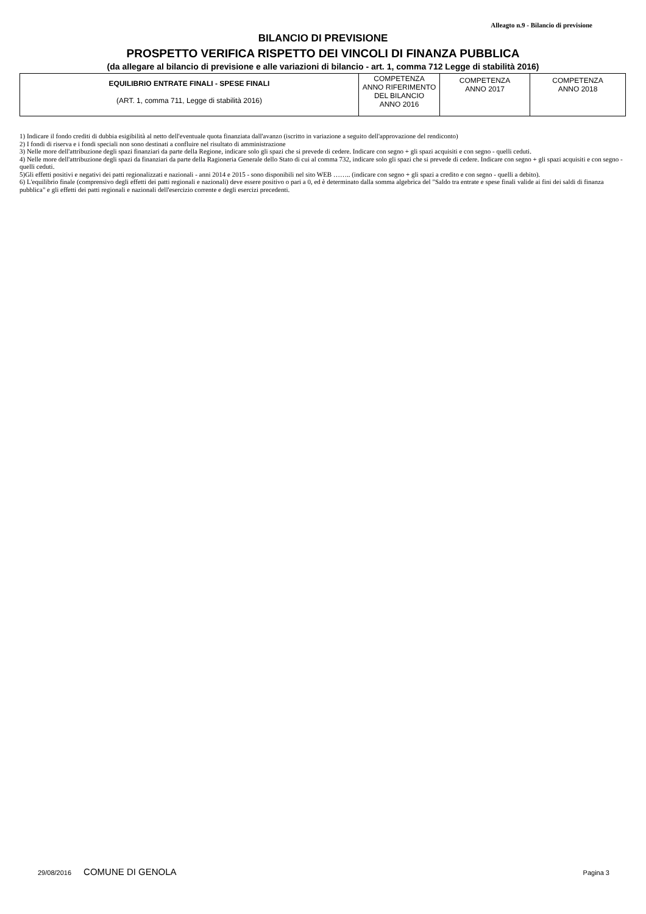Alleagto n.9 - Bilancio di previsione
BILANCIO DI PREVISIONE
PROSPETTO VERIFICA RISPETTO DEI VINCOLI DI FINANZA PUBBLICA
(da allegare al bilancio di previsione e alle variazioni di bilancio - art. 1, comma 712 Legge di stabilità 2016)
| EQUILIBRIO ENTRATE FINALI - SPESE FINALI (ART. 1, comma 711, Legge di stabilità 2016) | COMPETENZA ANNO RIFERIMENTO DEL BILANCIO ANNO 2016 | COMPETENZA ANNO 2017 | COMPETENZA ANNO 2018 |
1) Indicare il fondo crediti di dubbia esigibilità al netto dell'eventuale quota finanziata dall'avanzo (iscritto in variazione a seguito dell'approvazione del rendiconto)
2) I fondi di riserva e i fondi speciali non sono destinati a confluire nel risultato di amministrazione
3) Nelle more dell'attribuzione degli spazi finanziari da parte della Regione, indicare solo gli spazi che si prevede di cedere. Indicare con segno + gli spazi acquisiti e con segno - quelli ceduti.
4) Nelle more dell'attribuzione degli spazi da finanziari da parte della Ragioneria Generale dello Stato di cui al comma 732, indicare solo gli spazi che si prevede di cedere. Indicare con segno + gli spazi acquisiti e con segno - quelli ceduti.
5)Gli effetti positivi e negativi dei patti regionalizzati e nazionali - anni 2014 e 2015 - sono disponibili nel sito WEB …….. (indicare con segno + gli spazi a credito e con segno - quelli a debito).
6) L'equilibrio finale (comprensivo degli effetti dei patti regionali e nazionali) deve essere positivo o pari a 0, ed è determinato dalla somma algebrica del "Saldo tra entrate e spese finali valide ai fini dei saldi di finanza pubblica" e gli effetti dei patti regionali e nazionali dell'esercizio corrente e degli esercizi precedenti.
29/08/2016 COMUNE DI GENOLA Pagina 3